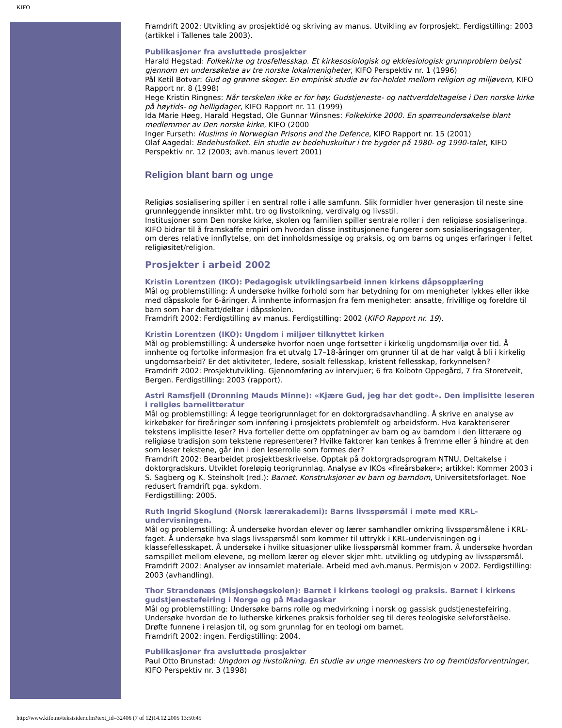KIFO
Framdrift 2002: Utvikling av prosjektidé og skriving av manus. Utvikling av forprosjekt. Ferdigstilling: 2003 (artikkel i Tallenes tale 2003).
Publikasjoner fra avsluttede prosjekter
Harald Hegstad: Folkekirke og trosfellesskap. Et kirkesosiologisk og ekklesiologisk grunnproblem belyst gjennom en undersøkelse av tre norske lokalmenigheter, KIFO Perspektiv nr. 1 (1996)
Pål Ketil Botvar: Gud og grønne skoger. En empirisk studie av for-holdet mellom religion og miljøvern, KIFO Rapport nr. 8 (1998)
Hege Kristin Ringnes: Når terskelen ikke er for høy. Gudstjeneste- og nattverddeltagelse i Den norske kirke på høytids- og helligdager, KIFO Rapport nr. 11 (1999)
Ida Marie Høeg, Harald Hegstad, Ole Gunnar Winsnes: Folkekirke 2000. En spørreundersøkelse blant medlemmer av Den norske kirke, KIFO (2000
Inger Furseth: Muslims in Norwegian Prisons and the Defence, KIFO Rapport nr. 15 (2001)
Olaf Aagedal: Bedehusfolket. Ein studie av bedehuskultur i tre bygder på 1980- og 1990-talet, KIFO Perspektiv nr. 12 (2003; avh.manus levert 2001)
Religion blant barn og unge
Religiøs sosialisering spiller i en sentral rolle i alle samfunn. Slik formidler hver generasjon til neste sine grunnleggende innsikter mht. tro og livstolkning, verdivalg og livsstil.
Institusjoner som Den norske kirke, skolen og familien spiller sentrale roller i den religiøse sosialiseringa. KIFO bidrar til å framskaffe empiri om hvordan disse institusjonene fungerer som sosialiseringsagenter, om deres relative innflytelse, om det innholdsmessige og praksis, og om barns og unges erfaringer i feltet religiøsitet/religion.
Prosjekter i arbeid 2002
Kristin Lorentzen (IKO): Pedagogisk utviklingsarbeid innen kirkens dåpsopplæring
Mål og problemstilling: Å undersøke hvilke forhold som har betydning for om menigheter lykkes eller ikke med dåpsskole for 6-åringer. Å innhente informasjon fra fem menigheter: ansatte, frivillige og foreldre til barn som har deltatt/deltar i dåpsskolen.
Framdrift 2002: Ferdigstilling av manus. Ferdigstilling: 2002 (KIFO Rapport nr. 19).
Kristin Lorentzen (IKO): Ungdom i miljøer tilknyttet kirken
Mål og problemstilling: Å undersøke hvorfor noen unge fortsetter i kirkelig ungdomsmiljø over tid. Å innhente og fortolke informasjon fra et utvalg 17–18-åringer om grunner til at de har valgt å bli i kirkelig ungdomsarbeid? Er det aktiviteter, ledere, sosialt fellesskap, kristent fellesskap, forkynnelsen?
Framdrift 2002: Prosjektutvikling. Gjennomføring av intervjuer; 6 fra Kolbotn Oppegård, 7 fra Storetveit, Bergen. Ferdigstilling: 2003 (rapport).
Astri Ramsfjell (Dronning Mauds Minne): «Kjære Gud, jeg har det godt». Den implisitte leseren i religiøs barnelitteratur
Mål og problemstilling: Å legge teorigrunnlaget for en doktorgradsavhandling. Å skrive en analyse av kirkebøker for fireåringer som innføring i prosjektets problemfelt og arbeidsform. Hva karakteriserer tekstens implisitte leser? Hva forteller dette om oppfatninger av barn og av barndom i den litterære og religiøse tradisjon som tekstene representerer? Hvilke faktorer kan tenkes å fremme eller å hindre at den som leser tekstene, går inn i den leserrolle som formes der?
Framdrift 2002: Bearbeidet prosjektbeskrivelse. Opptak på doktorgradsprogram NTNU. Deltakelse i doktorgradskurs. Utviklet foreløpig teorigrunnlag. Analyse av IKOs «fireårsbøker»; artikkel: Kommer 2003 i S. Sagberg og K. Steinsholt (red.): Barnet. Konstruksjoner av barn og barndom, Universitetsforlaget. Noe redusert framdrift pga. sykdom.
Ferdigstilling: 2005.
Ruth Ingrid Skoglund (Norsk lærerakademi): Barns livsspørsmål i møte med KRL-undervisningen.
Mål og problemstilling: Å undersøke hvordan elever og lærer samhandler omkring livsspørsmålene i KRL-faget. Å undersøke hva slags livsspørsmål som kommer til uttrykk i KRL-undervisningen og i klassefellesskapet. Å undersøke i hvilke situasjoner ulike livsspørsmål kommer fram. Å undersøke hvordan samspillet mellom elevene, og mellom lærer og elever skjer mht. utvikling og utdyping av livsspørsmål.
Framdrift 2002: Analyser av innsamlet materiale. Arbeid med avh.manus. Permisjon v 2002. Ferdigstilling: 2003 (avhandling).
Thor Strandenæs (Misjonshøgskolen): Barnet i kirkens teologi og praksis. Barnet i kirkens gudstjenestefeiring i Norge og på Madagaskar
Mål og problemstilling: Undersøke barns rolle og medvirkning i norsk og gassisk gudstjenestefeiring. Undersøke hvordan de to lutherske kirkenes praksis forholder seg til deres teologiske selvforståelse. Drøfte funnene i relasjon til, og som grunnlag for en teologi om barnet.
Framdrift 2002: ingen. Ferdigstilling: 2004.
Publikasjoner fra avsluttede prosjekter
Paul Otto Brunstad: Ungdom og livstolkning. En studie av unge menneskers tro og fremtidsforventninger, KIFO Perspektiv nr. 3 (1998)
http://www.kifo.no/tekstsider.cfm?text_id=32406 (7 of 12)14.12.2005 13:50:45